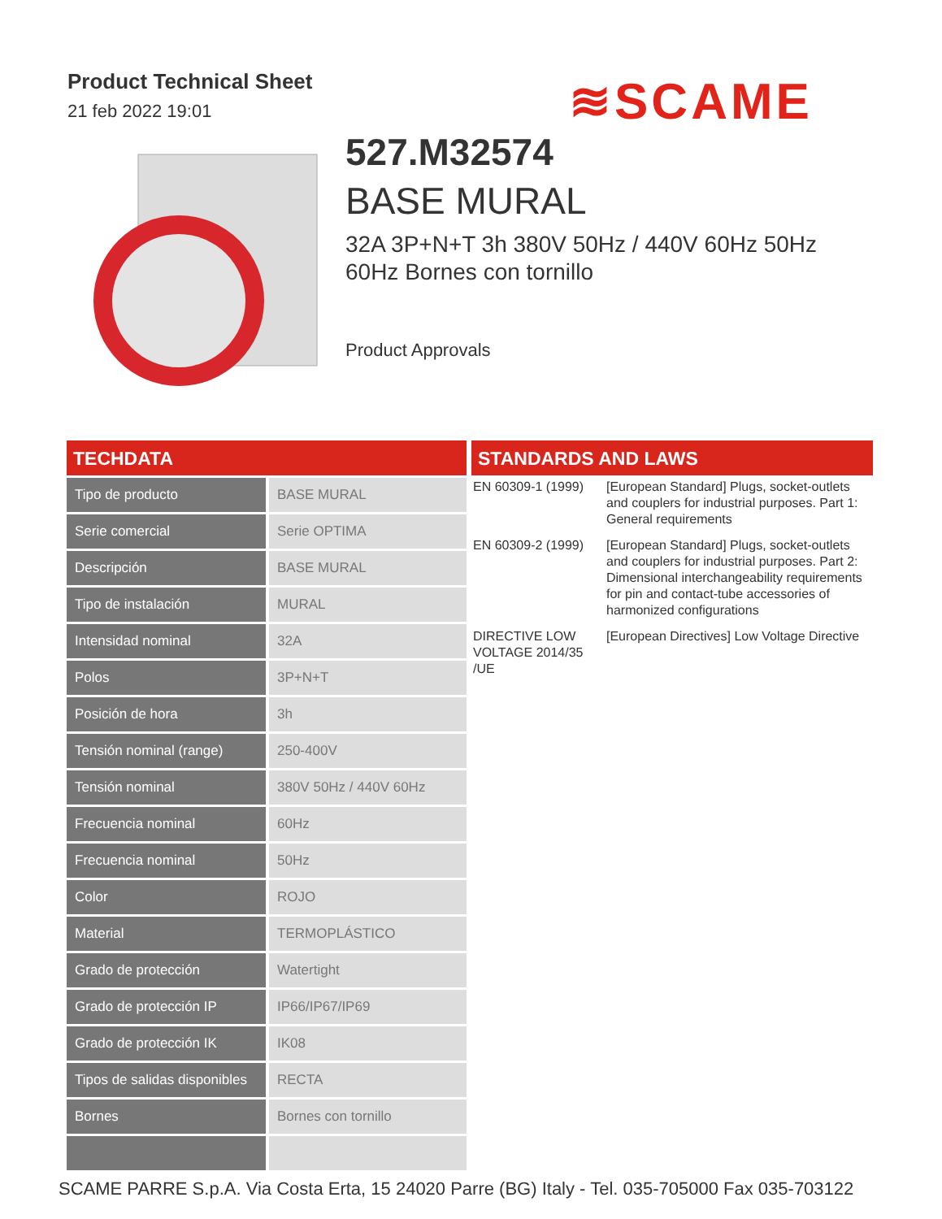Product Technical Sheet
21 feb 2022 19:01
≋SCAME
527.M32574
BASE MURAL
32A 3P+N+T 3h 380V 50Hz / 440V 60Hz 50Hz 60Hz Bornes con tornillo
Product Approvals
TECHDATA
| Tipo de producto | BASE MURAL |
| Serie comercial | Serie OPTIMA |
| Descripción | BASE MURAL |
| Tipo de instalación | MURAL |
| Intensidad nominal | 32A |
| Polos | 3P+N+T |
| Posición de hora | 3h |
| Tensión nominal (range) | 250-400V |
| Tensión nominal | 380V 50Hz / 440V 60Hz |
| Frecuencia nominal | 60Hz |
| Frecuencia nominal | 50Hz |
| Color | ROJO |
| Material | TERMOPLÁSTICO |
| Grado de protección | Watertight |
| Grado de protección IP | IP66/IP67/IP69 |
| Grado de protección IK | IK08 |
| Tipos de salidas disponibles | RECTA |
| Bornes | Bornes con tornillo |
STANDARDS AND LAWS
| EN 60309-1 (1999) | [European Standard] Plugs, socket-outlets and couplers for industrial purposes. Part 1: General requirements |
| EN 60309-2 (1999) | [European Standard] Plugs, socket-outlets and couplers for industrial purposes. Part 2: Dimensional interchangeability requirements for pin and contact-tube accessories of harmonized configurations |
| DIRECTIVE LOW VOLTAGE 2014/35 /UE | [European Directives] Low Voltage Directive |
SCAME PARRE S.p.A. Via Costa Erta, 15 24020 Parre (BG) Italy - Tel. 035-705000 Fax 035-703122